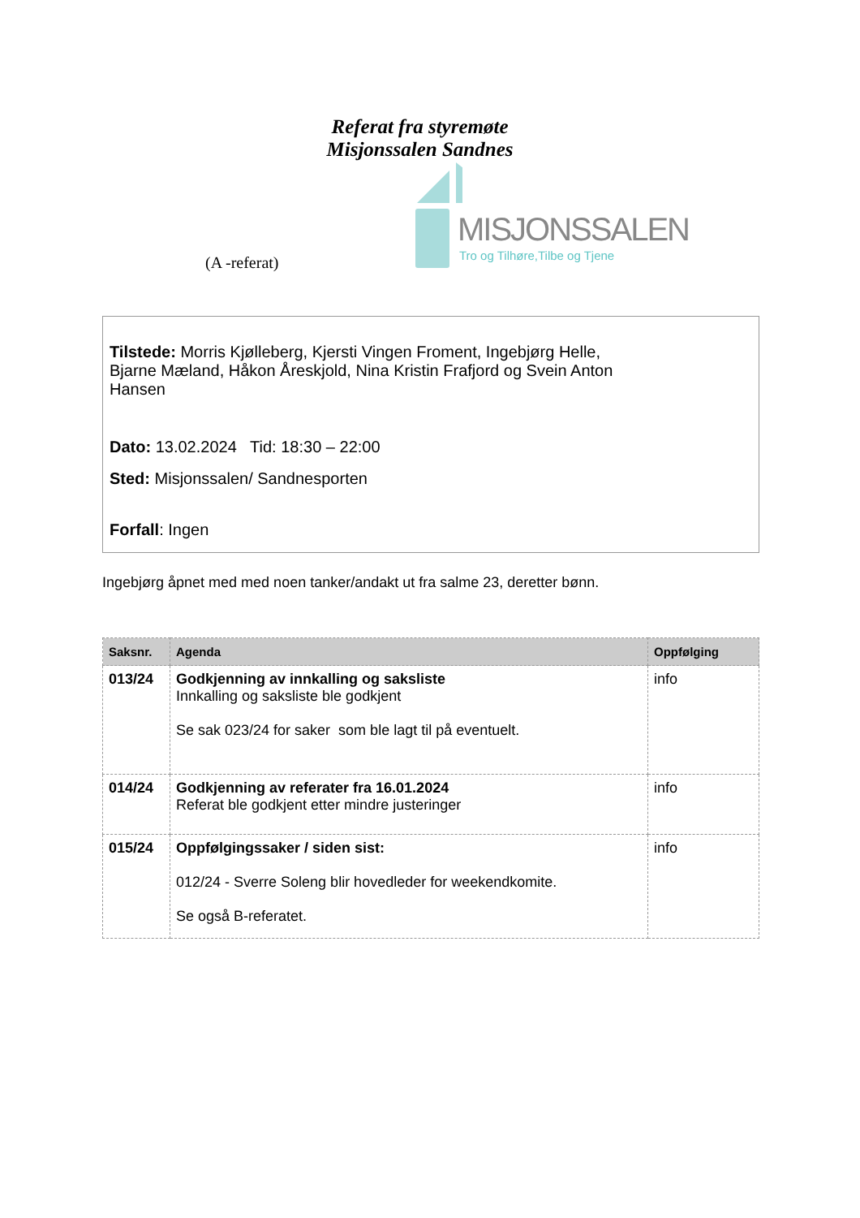Referat fra styremøte
Misjonssalen Sandnes
(A -referat)
MISJONSSALEN
Tro og Tilhøre,Tilbe og Tjene
Tilstede: Morris Kjølleberg, Kjersti Vingen Froment, Ingebjørg Helle,
Bjarne Mæland, Håkon Åreskjold, Nina Kristin Frafjord og Svein Anton
Hansen
Dato: 13.02.2024 Tid: 18:30 – 22:00
Sted: Misjonssalen/ Sandnesporten
Forfall: Ingen
Ingebjørg åpnet med med noen tanker/andakt ut fra salme 23, deretter bønn.
| Saksnr. | Agenda | Oppfølging |
| --- | --- | --- |
| 013/24 | Godkjenning av innkalling og saksliste Innkalling og saksliste ble godkjent Se sak 023/24 for saker som ble lagt til på eventuelt. | info |
| 014/24 | Godkjenning av referater fra 16.01.2024 Referat ble godkjent etter mindre justeringer | info |
| 015/24 | Oppfølgingssaker / siden sist: 012/24 - Sverre Soleng blir hovedleder for weekendkomite. Se også B-referatet. | info |